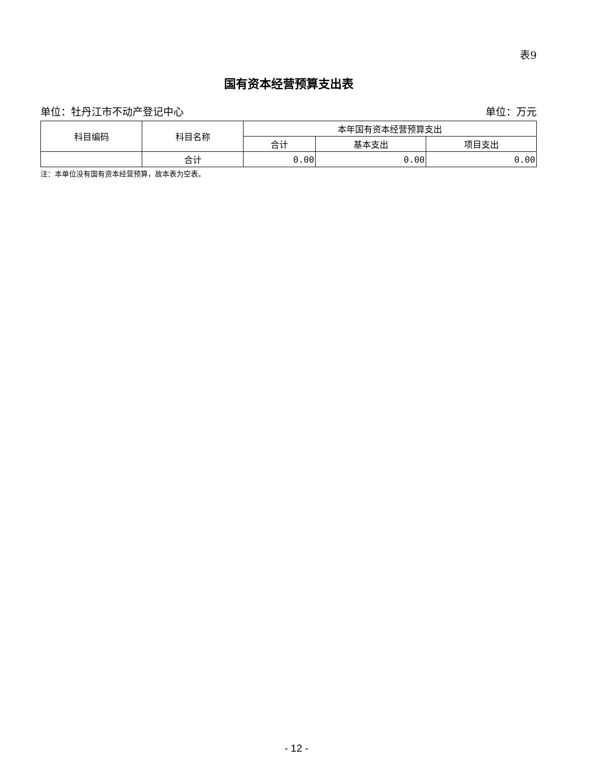表9
国有资本经营预算支出表
单位：牡丹江市不动产登记中心 单位：万元
| 科目编码 | 科目名称 | 本年国有资本经营预算支出 | | |
| --- | --- | --- | --- | --- |
| | | 合计 | 基本支出 | 项目支出 |
| | 合计 | 0.00 | 0.00 | 0.00 |
注：本单位没有国有资本经营预算，故本表为空表。
- 12 -